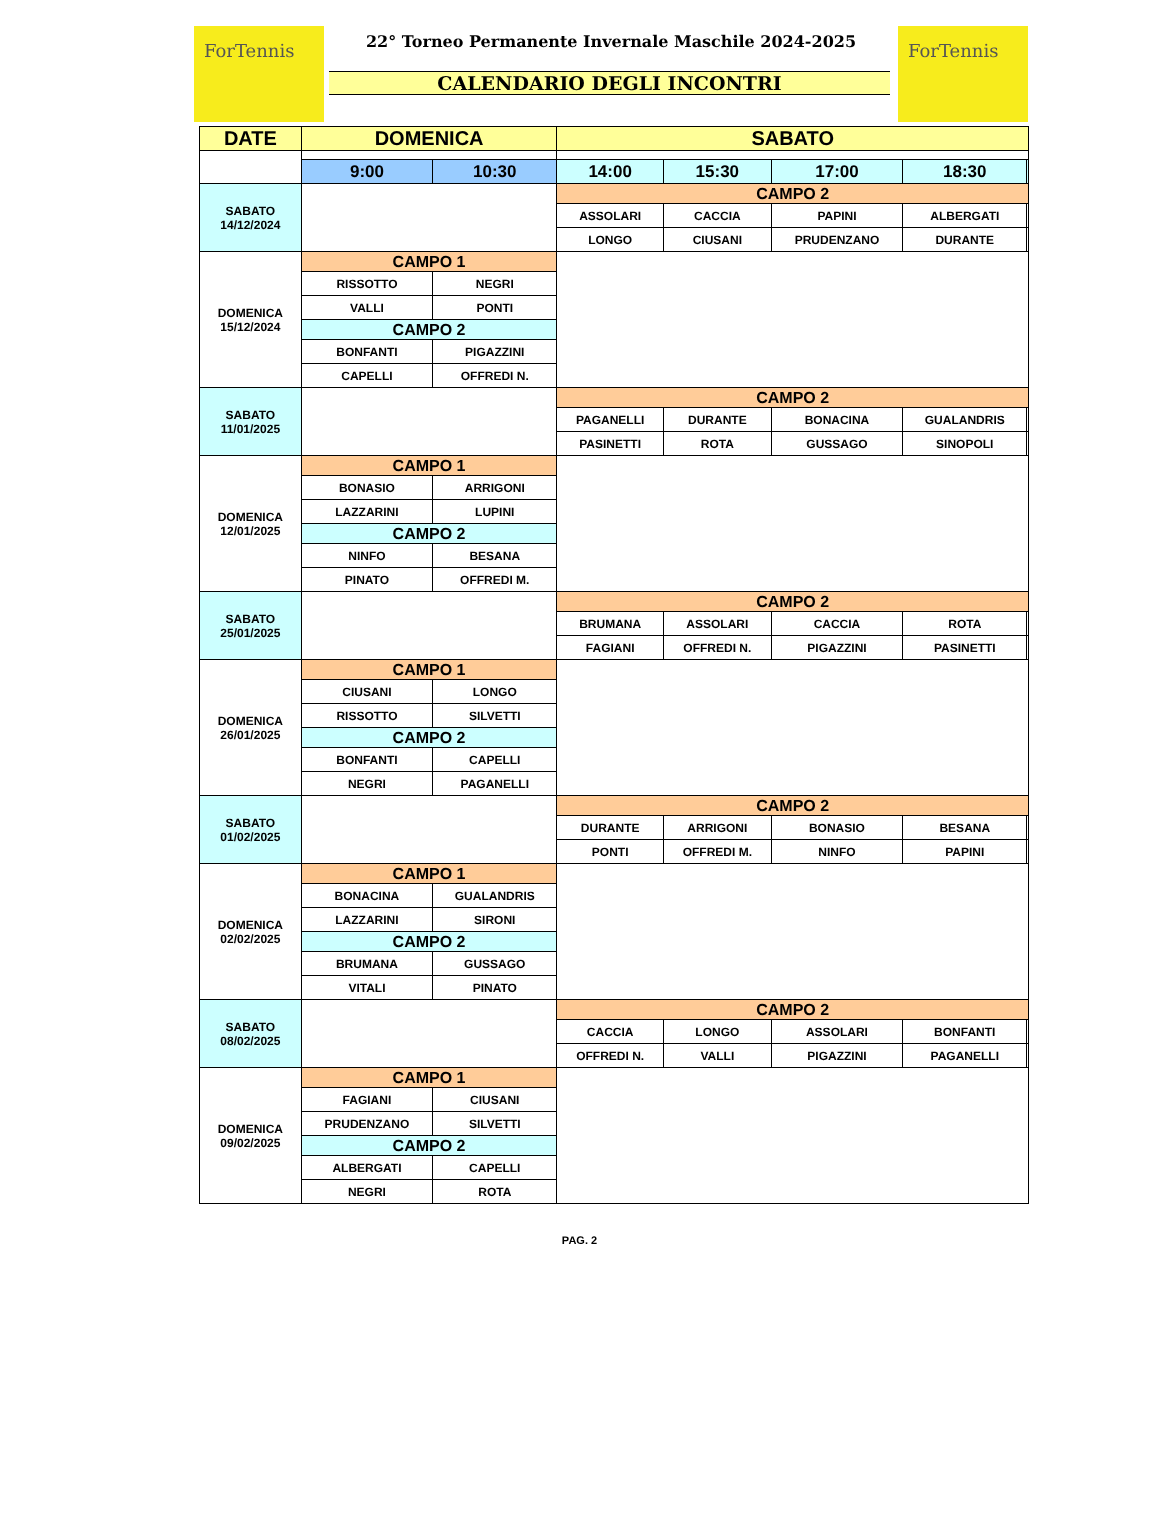ForTennis ForTennis
22° Torneo Permanente Invernale Maschile 2024-2025
CALENDARIO DEGLI INCONTRI
| DATE | DOMENICA | | SABATO | | | | |
| --- | --- | --- | --- | --- | --- | --- | --- |
| | 9:00 | 10:30 | 14:00 | 15:30 | 17:00 | 18:30 | |
| SABATO 14/12/2024 | | | CAMPO 2 | | | | |
| | | | ASSOLARI | CACCIA | PAPINI | ALBERGATI | |
| | | | LONGO | CIUSANI | PRUDENZANO | DURANTE | |
| DOMENICA 15/12/2024 | CAMPO 1 | | | | | | |
| | RISSOTTO | NEGRI | | | | | |
| | VALLI | PONTI | | | | | |
| | CAMPO 2 | | | | | | |
| | BONFANTI | PIGAZZINI | | | | | |
| | CAPELLI | OFFREDI N. | | | | | |
| SABATO 11/01/2025 | | | CAMPO 2 | | | | |
| | | | PAGANELLI | DURANTE | BONACINA | GUALANDRIS | |
| | | | PASINETTI | ROTA | GUSSAGO | SINOPOLI | |
| DOMENICA 12/01/2025 | CAMPO 1 | | | | | | |
| | BONASIO | ARRIGONI | | | | | |
| | LAZZARINI | LUPINI | | | | | |
| | CAMPO 2 | | | | | | |
| | NINFO | BESANA | | | | | |
| | PINATO | OFFREDI M. | | | | | |
| SABATO 25/01/2025 | | | CAMPO 2 | | | | |
| | | | BRUMANA | ASSOLARI | CACCIA | ROTA | |
| | | | FAGIANI | OFFREDI N. | PIGAZZINI | PASINETTI | |
| DOMENICA 26/01/2025 | CAMPO 1 | | | | | | |
| | CIUSANI | LONGO | | | | | |
| | RISSOTTO | SILVETTI | | | | | |
| | CAMPO 2 | | | | | | |
| | BONFANTI | CAPELLI | | | | | |
| | NEGRI | PAGANELLI | | | | | |
| SABATO 01/02/2025 | | | CAMPO 2 | | | | |
| | | | DURANTE | ARRIGONI | BONASIO | BESANA | |
| | | | PONTI | OFFREDI M. | NINFO | PAPINI | |
| DOMENICA 02/02/2025 | CAMPO 1 | | | | | | |
| | BONACINA | GUALANDRIS | | | | | |
| | LAZZARINI | SIRONI | | | | | |
| | CAMPO 2 | | | | | | |
| | BRUMANA | GUSSAGO | | | | | |
| | VITALI | PINATO | | | | | |
| SABATO 08/02/2025 | | | CAMPO 2 | | | | |
| | | | CACCIA | LONGO | ASSOLARI | BONFANTI | |
| | | | OFFREDI N. | VALLI | PIGAZZINI | PAGANELLI | |
| DOMENICA 09/02/2025 | CAMPO 1 | | | | | | |
| | FAGIANI | CIUSANI | | | | | |
| | PRUDENZANO | SILVETTI | | | | | |
| | CAMPO 2 | | | | | | |
| | ALBERGATI | CAPELLI | | | | | |
| | NEGRI | ROTA | | | | | |
PAG. 2